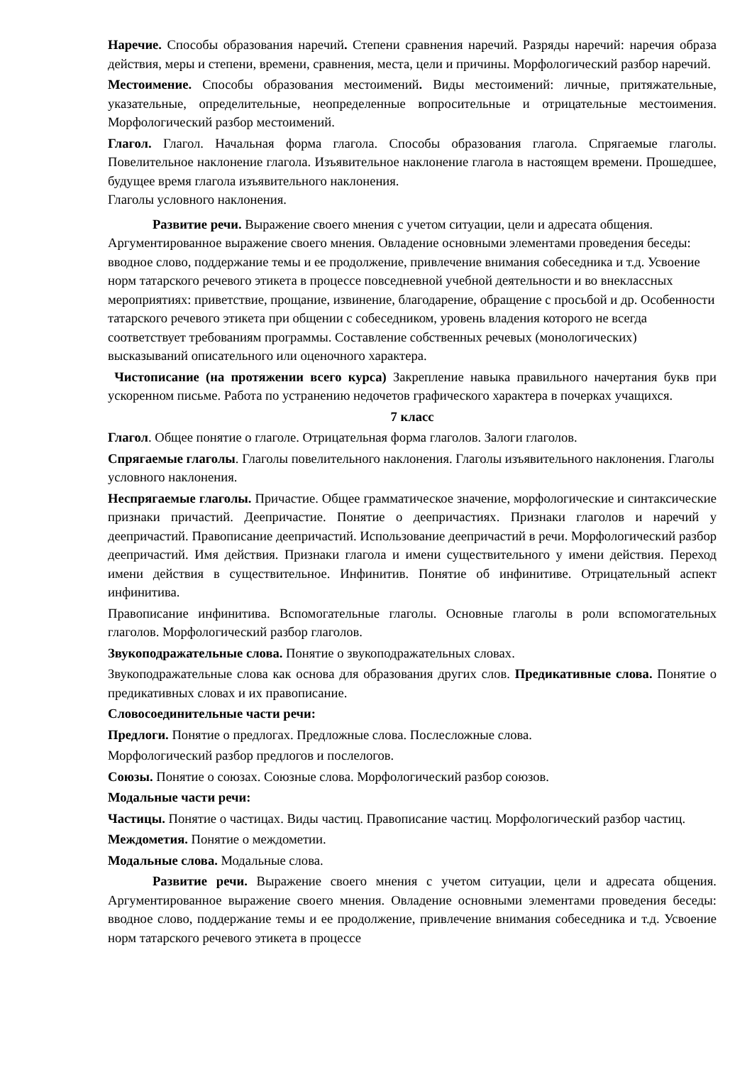Наречие. Способы образования наречий. Степени сравнения наречий. Разряды наречий: наречия образа действия, меры и степени, времени, сравнения, места, цели и причины. Морфологический разбор наречий.
Местоимение. Способы образования местоимений. Виды местоимений: личные, притяжательные, указательные, определительные, неопределенные вопросительные и отрицательные местоимения. Морфологический разбор местоимений.
Глагол. Глагол. Начальная форма глагола. Способы образования глагола. Спрягаемые глаголы. Повелительное наклонение глагола. Изъявительное наклонение глагола в настоящем времени. Прошедшее, будущее время глагола изъявительного наклонения.
Глаголы условного наклонения.
Развитие речи. Выражение своего мнения с учетом ситуации, цели и адресата общения. Аргументированное выражение своего мнения. Овладение основными элементами проведения беседы: вводное слово, поддержание темы и ее продолжение, привлечение внимания собеседника и т.д. Усвоение норм татарского речевого этикета в процессе повседневной учебной деятельности и во внеклассных мероприятиях: приветствие, прощание, извинение, благодарение, обращение с просьбой и др. Особенности татарского речевого этикета при общении с собеседником, уровень владения которого не всегда соответствует требованиям программы. Составление собственных речевых (монологических) высказываний описательного или оценочного характера.
Чистописание (на протяжении всего курса) Закрепление навыка правильного начертания букв при ускоренном письме. Работа по устранению недочетов графического характера в почерках учащихся.
7 класс
Глагол. Общее понятие о глаголе. Отрицательная форма глаголов. Залоги глаголов.
Спрягаемые глаголы. Глаголы повелительного наклонения. Глаголы изъявительного наклонения. Глаголы условного наклонения.
Неспрягаемые глаголы. Причастие. Общее грамматическое значение, морфологические и синтаксические признаки причастий. Деепричастие. Понятие о деепричастиях. Признаки глаголов и наречий у деепричастий. Правописание деепричастий. Использование деепричастий в речи. Морфологический разбор деепричастий. Имя действия. Признаки глагола и имени существительного у имени действия. Переход имени действия в существительное. Инфинитив. Понятие об инфинитиве. Отрицательный аспект инфинитива.
Правописание инфинитива. Вспомогательные глаголы. Основные глаголы в роли вспомогательных глаголов. Морфологический разбор глаголов.
Звукоподражательные слова. Понятие о звукоподражательных словах.
Звукоподражательные слова как основа для образования других слов. Предикативные слова. Понятие о предикативных словах и их правописание.
Словосоединительные части речи:
Предлоги. Понятие о предлогах. Предложные слова. Послесложные слова.
Морфологический разбор предлогов и послелогов.
Союзы. Понятие о союзах. Союзные слова. Морфологический разбор союзов.
Модальные части речи:
Частицы. Понятие о частицах. Виды частиц. Правописание частиц. Морфологический разбор частиц.
Междометия. Понятие о междометии.
Модальные слова. Модальные слова.
Развитие речи. Выражение своего мнения с учетом ситуации, цели и адресата общения. Аргументированное выражение своего мнения. Овладение основными элементами проведения беседы: вводное слово, поддержание темы и ее продолжение, привлечение внимания собеседника и т.д. Усвоение норм татарского речевого этикета в процессе